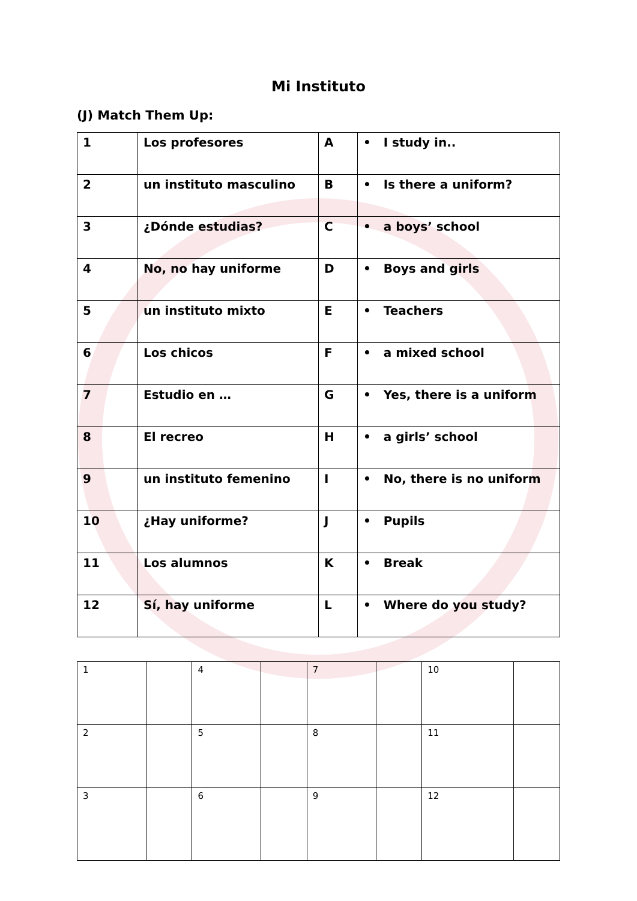Mi Instituto
(J) Match Them Up:
| 1 | Los profesores | A | • I study in.. |
| 2 | un instituto masculino | B | • Is there a uniform? |
| 3 | ¿Dónde estudias? | C | • a boys’ school |
| 4 | No, no hay uniforme | D | • Boys and girls |
| 5 | un instituto mixto | E | • Teachers |
| 6 | Los chicos | F | • a mixed school |
| 7 | Estudio en … | G | • Yes, there is a uniform |
| 8 | El recreo | H | • a girls’ school |
| 9 | un instituto femenino | I | • No, there is no uniform |
| 10 | ¿Hay uniforme? | J | • Pupils |
| 11 | Los alumnos | K | • Break |
| 12 | Sí, hay uniforme | L | • Where do you study? |
| 1 | | 4 | | 7 | | 10 | |
| 2 | | 5 | | 8 | | 11 | |
| 3 | | 6 | | 9 | | 12 | |